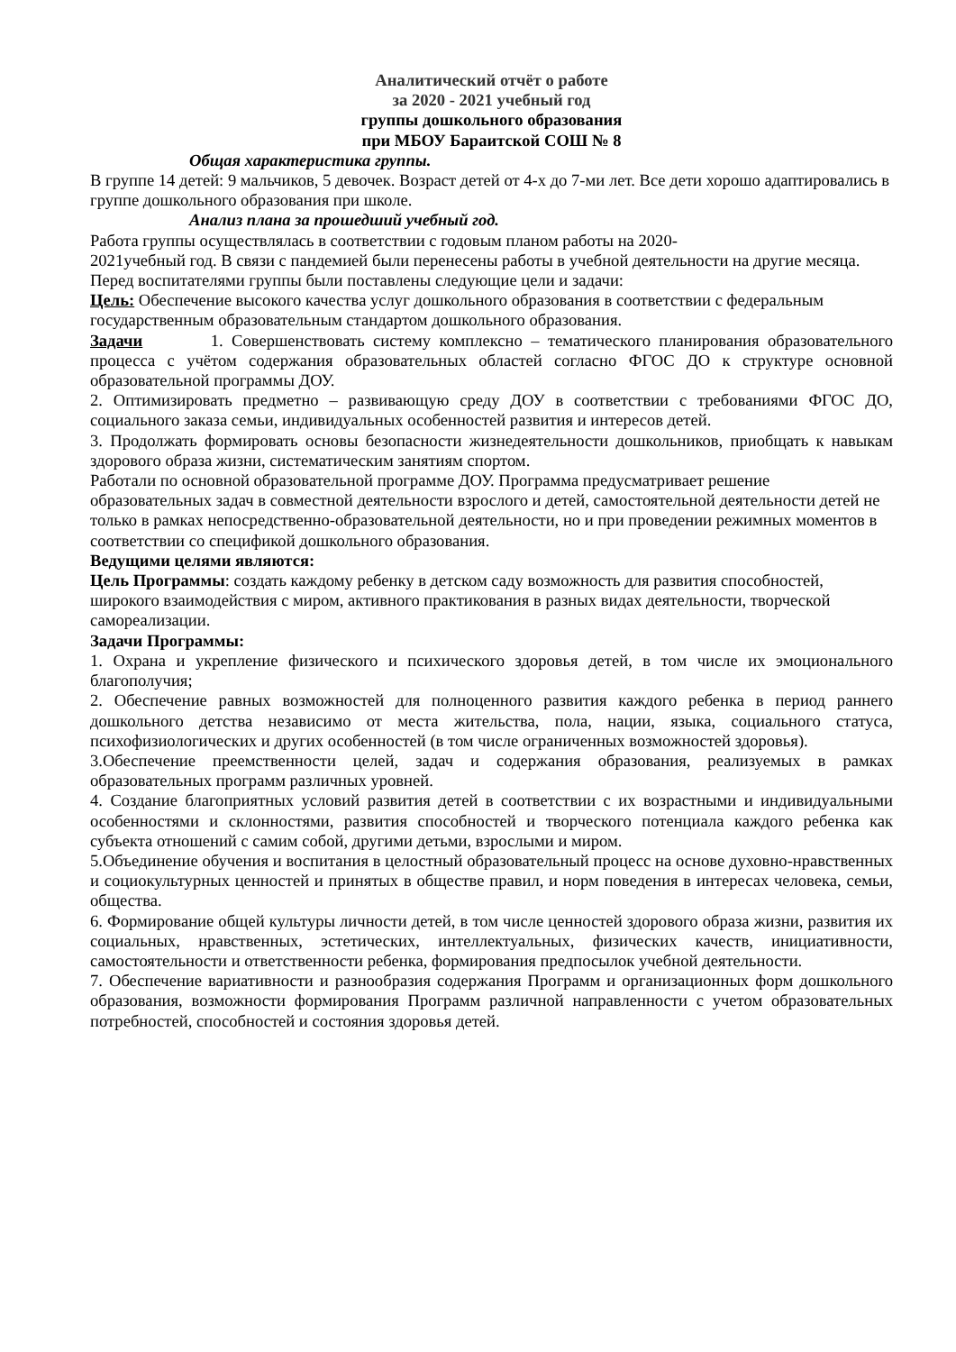Аналитический отчёт о работе
за 2020 - 2021 учебный год
группы дошкольного образования
при МБОУ Бараитской СОШ № 8
Общая характеристика группы.
В группе 14 детей: 9 мальчиков, 5 девочек. Возраст детей от 4-х до 7-ми лет. Все дети хорошо адаптировались в группе дошкольного образования при школе.
Анализ плана за прошедший учебный год.
Работа группы осуществлялась в соответствии с годовым планом работы на 2020-
2021учебный год. В связи с пандемией были перенесены работы в учебной деятельности на другие месяца.
Перед воспитателями группы были поставлены следующие цели и задачи:
Цель: Обеспечение высокого качества услуг дошкольного образования в соответствии с федеральным государственным образовательным стандартом дошкольного образования.
Задачи 1. Совершенствовать систему комплексно – тематического планирования образовательного процесса с учётом содержания образовательных областей согласно ФГОС ДО к структуре основной образовательной программы ДОУ.
2. Оптимизировать предметно – развивающую среду ДОУ в соответствии с требованиями ФГОС ДО, социального заказа семьи, индивидуальных особенностей развития и интересов детей.
3. Продолжать формировать основы безопасности жизнедеятельности дошкольников, приобщать к навыкам здорового образа жизни, систематическим занятиям спортом.
Работали по основной образовательной программе ДОУ. Программа предусматривает решение образовательных задач в совместной деятельности взрослого и детей, самостоятельной деятельности детей не только в рамках непосредственно-образовательной деятельности, но и при проведении режимных моментов в соответствии со спецификой дошкольного образования.
Ведущими целями являются:
Цель Программы: создать каждому ребенку в детском саду возможность для развития способностей, широкого взаимодействия с миром, активного практикования в разных видах деятельности, творческой самореализации.
Задачи Программы:
1. Охрана и укрепление физического и психического здоровья детей, в том числе их эмоционального благополучия;
2. Обеспечение равных возможностей для полноценного развития каждого ребенка в период раннего дошкольного детства независимо от места жительства, пола, нации, языка, социального статуса, психофизиологических и других особенностей (в том числе ограниченных возможностей здоровья).
3.Обеспечение преемственности целей, задач и содержания образования, реализуемых в рамках образовательных программ различных уровней.
4. Создание благоприятных условий развития детей в соответствии с их возрастными и индивидуальными особенностями и склонностями, развития способностей и творческого потенциала каждого ребенка как субъекта отношений с самим собой, другими детьми, взрослыми и миром.
5.Объединение обучения и воспитания в целостный образовательный процесс на основе духовно-нравственных и социокультурных ценностей и принятых в обществе правил, и норм поведения в интересах человека, семьи, общества.
6. Формирование общей культуры личности детей, в том числе ценностей здорового образа жизни, развития их социальных, нравственных, эстетических, интеллектуальных, физических качеств, инициативности, самостоятельности и ответственности ребенка, формирования предпосылок учебной деятельности.
7. Обеспечение вариативности и разнообразия содержания Программ и организационных форм дошкольного образования, возможности формирования Программ различной направленности с учетом образовательных потребностей, способностей и состояния здоровья детей.